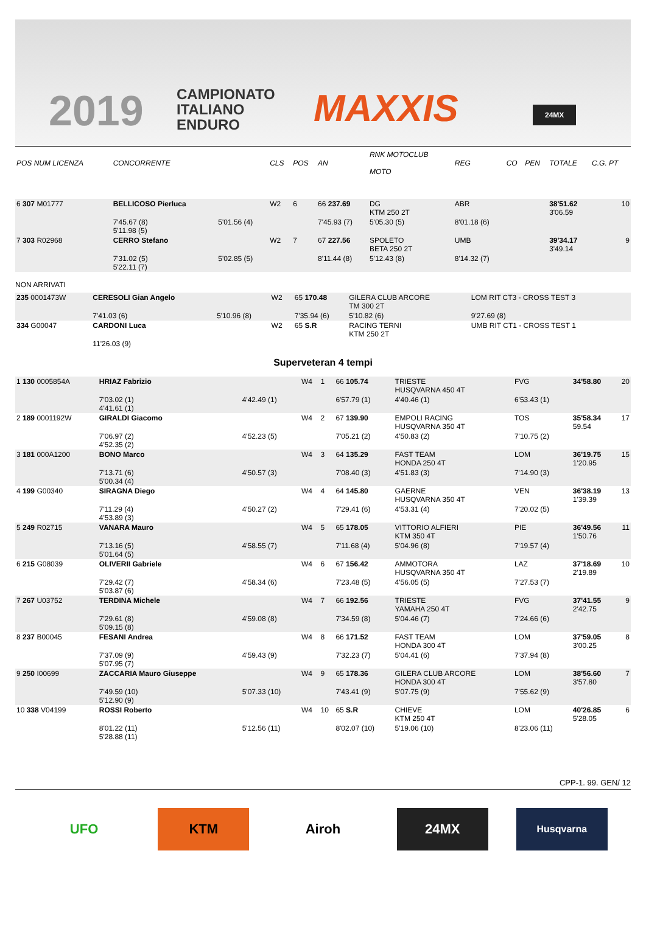2019
CAMPIONATO
ITALIANO
ENDURO
MAXXIS 24MX
| POS NUM LICENZA | CONCORRENTE | | CLS | POS | AN | RNK MOTOCLUB MOTO | REG | CO | PEN | TOTALE | C.G. PT |
| --- | --- | --- | --- | --- | --- | --- | --- | --- | --- | --- | --- |
| 6 307 M01777 | BELLICOSO Pierluca | | W2 | 6 | 66 237.69 | DG KTM 250 2T | ABR | | | 38'51.62 3'06.59 | 10 |
| | 7'45.67 (8) 5'11.98 (5) | 5'01.56 (4) | | | 7'45.93 (7) | 5'05.30 (5) | 8'01.18 (6) | | | | |
| 7 303 R02968 | CERRO Stefano | | W2 | 7 | 67 227.56 | SPOLETO BETA 250 2T | UMB | | | 39'34.17 3'49.14 | 9 |
| | 7'31.02 (5) 5'22.11 (7) | 5'02.85 (5) | | | 8'11.44 (8) | 5'12.43 (8) | 8'14.32 (7) | | | | |
NON ARRIVATI
| 235 0001473W | CERESOLI Gian Angelo | | W2 | | 65 170.48 | GILERA CLUB ARCORE TM 300 2T | LOM RIT CT3 - CROSS TEST 3 | | |
| | 7'41.03 (6) | 5'10.96 (8) | | | 7'35.94 (6) | 5'10.82 (6) | 9'27.69 (8) | | |
| 334 G00047 | CARDONI Luca | | W2 | | 65 S.R | RACING TERNI KTM 250 2T | UMB RIT CT1 - CROSS TEST 1 | | |
| | 11'26.03 (9) | | | | | | | | |
Superveteran 4 tempi
| 1 130 0005854A | HRIAZ Fabrizio | | W4 | 1 | 66 105.74 | TRIESTE HUSQVARNA 450 4T | FVG | 34'58.80 | 20 |
| | 7'03.02 (1) 4'41.61 (1) | 4'42.49 (1) | | | 6'57.79 (1) | 4'40.46 (1) | 6'53.43 (1) | | |
| 2 189 0001192W | GIRALDI Giacomo | | W4 | 2 | 67 139.90 | EMPOLI RACING HUSQVARNA 350 4T | TOS | 35'58.34 59.54 | 17 |
| | 7'06.97 (2) 4'52.35 (2) | 4'52.23 (5) | | | 7'05.21 (2) | 4'50.83 (2) | 7'10.75 (2) | | |
| 3 181 000A1200 | BONO Marco | | W4 | 3 | 64 135.29 | FAST TEAM HONDA 250 4T | LOM | 36'19.75 1'20.95 | 15 |
| | 7'13.71 (6) 5'00.34 (4) | 4'50.57 (3) | | | 7'08.40 (3) | 4'51.83 (3) | 7'14.90 (3) | | |
| 4 199 G00340 | SIRAGNA Diego | | W4 | 4 | 64 145.80 | GAERNE HUSQVARNA 350 4T | VEN | 36'38.19 1'39.39 | 13 |
| | 7'11.29 (4) 4'53.89 (3) | 4'50.27 (2) | | | 7'29.41 (6) | 4'53.31 (4) | 7'20.02 (5) | | |
| 5 249 R02715 | VANARA Mauro | | W4 | 5 | 65 178.05 | VITTORIO ALFIERI KTM 350 4T | PIE | 36'49.56 1'50.76 | 11 |
| | 7'13.16 (5) 5'01.64 (5) | 4'58.55 (7) | | | 7'11.68 (4) | 5'04.96 (8) | 7'19.57 (4) | | |
| 6 215 G08039 | OLIVERII Gabriele | | W4 | 6 | 67 156.42 | AMMOTORA HUSQVARNA 350 4T | LAZ | 37'18.69 2'19.89 | 10 |
| | 7'29.42 (7) 5'03.87 (6) | 4'58.34 (6) | | | 7'23.48 (5) | 4'56.05 (5) | 7'27.53 (7) | | |
| 7 267 U03752 | TERDINA Michele | | W4 | 7 | 66 192.56 | TRIESTE YAMAHA 250 4T | FVG | 37'41.55 2'42.75 | 9 |
| | 7'29.61 (8) 5'09.15 (8) | 4'59.08 (8) | | | 7'34.59 (8) | 5'04.46 (7) | 7'24.66 (6) | | |
| 8 237 B00045 | FESANI Andrea | | W4 | 8 | 66 171.52 | FAST TEAM HONDA 300 4T | LOM | 37'59.05 3'00.25 | 8 |
| | 7'37.09 (9) 5'07.95 (7) | 4'59.43 (9) | | | 7'32.23 (7) | 5'04.41 (6) | 7'37.94 (8) | | |
| 9 250 I00699 | ZACCARIA Mauro Giuseppe | | W4 | 9 | 65 178.36 | GILERA CLUB ARCORE HONDA 300 4T | LOM | 38'56.60 3'57.80 | 7 |
| | 7'49.59 (10) 5'12.90 (9) | 5'07.33 (10) | | | 7'43.41 (9) | 5'07.75 (9) | 7'55.62 (9) | | |
| 10 338 V04199 | ROSSI Roberto | | W4 | 10 | 65 S.R | CHIEVE KTM 250 4T | LOM | 40'26.85 5'28.05 | 6 |
| | 8'01.22 (11) 5'28.88 (11) | 5'12.56 (11) | | | 8'02.07 (10) | 5'19.06 (10) | 8'23.06 (11) | | |
CPP-1. 99. GEN/ 12
UFO KTM Airoh 24MX
Husqvarna